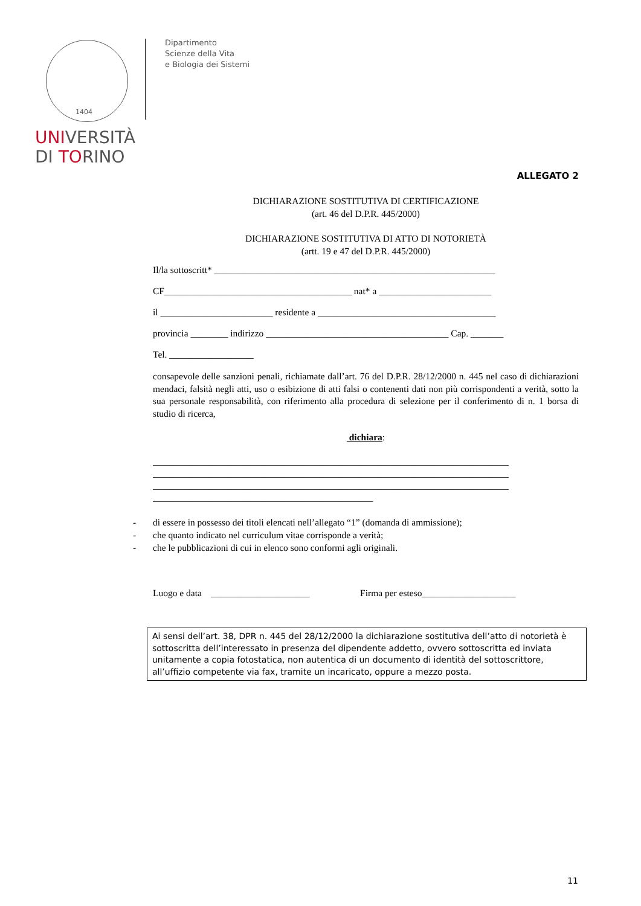1404
Dipartimento
Scienze della Vita
e Biologia dei Sistemi
UNIVERSITÀ
DI TORINO
ALLEGATO 2
DICHIARAZIONE SOSTITUTIVA DI CERTIFICAZIONE
(art. 46 del D.P.R. 445/2000)
DICHIARAZIONE SOSTITUTIVA DI ATTO DI NOTORIETÀ
(artt. 19 e 47 del D.P.R. 445/2000)
Il/la sottoscritt* ____________________________________________________________
CF________________________________________ nat* a ________________________
il ________________________ residente a ______________________________________
provincia ________ indirizzo _______________________________________ Cap. _______
Tel. __________________
consapevole delle sanzioni penali, richiamate dall’art. 76 del D.P.R. 28/12/2000 n. 445 nel caso di dichiarazioni mendaci, falsità negli atti, uso o esibizione di atti falsi o contenenti dati non più corrispondenti a verità, sotto la sua personale responsabilità, con riferimento alla procedura di selezione per il conferimento di n. 1 borsa di studio di ricerca,
dichiara:
____________________________________________________________________________
____________________________________________________________________________
____________________________________________________________________________
_______________________________________________
- di essere in possesso dei titoli elencati nell’allegato “1” (domanda di ammissione);
- che quanto indicato nel curriculum vitae corrisponde a verità;
- che le pubblicazioni di cui in elenco sono conformi agli originali.
Luogo e data _____________________ Firma per esteso____________________
Ai sensi dell’art. 38, DPR n. 445 del 28/12/2000 la dichiarazione sostitutiva dell’atto di notorietà è sottoscritta dell’interessato in presenza del dipendente addetto, ovvero sottoscritta ed inviata unitamente a copia fotostatica, non autentica di un documento di identità del sottoscrittore, all’uffizio competente via fax, tramite un incaricato, oppure a mezzo posta.
11